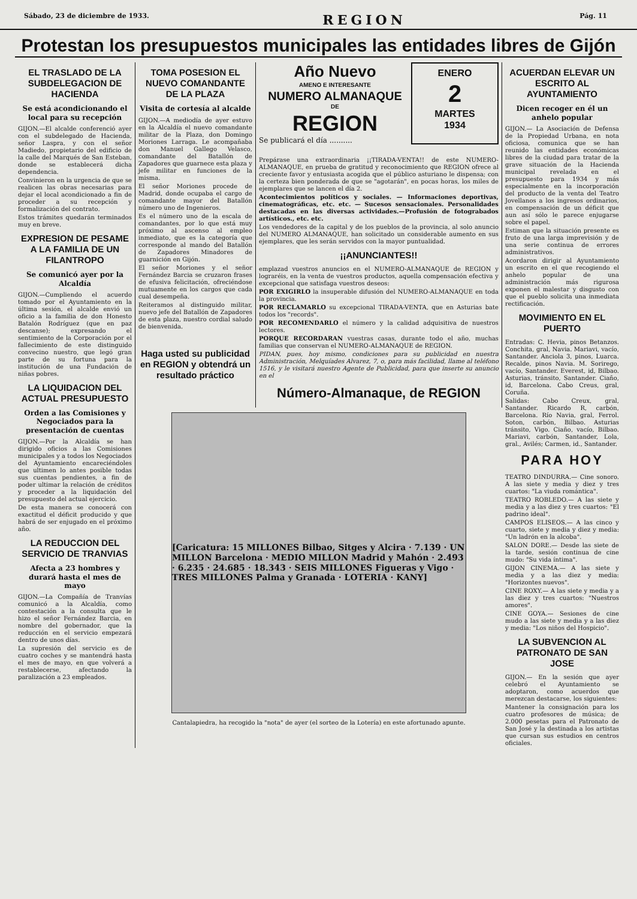Sábado, 23 de diciembre de 1933. REGION Pág. 11
Protestan los presupuestos municipales las entidades libres de Gijón
EL TRASLADO DE LA SUBDELEGACION DE HACIENDA
Se está acondicionando el local para su recepción
GIJON.—El alcalde conferenció ayer con el subdelegado de Hacienda, señor Laspra, y con el señor Madiedo, propietario del edificio de la calle del Marqués de San Esteban, donde se establecerá dicha dependencia.
Convinieron en la urgencia de que se realicen las obras necesarias para dejar el local acondicionado a fin de proceder a su recepción y formalización del contrato.
Estos trámites quedarán terminados muy en breve.
EXPRESION DE PESAME A LA FAMILIA DE UN FILANTROPO
Se comunicó ayer por la Alcaldía
GIJON.—Cumpliendo el acuerdo tomado por el Ayuntamiento en la última sesión, el alcalde envió un oficio a la familia de don Honesto Batalón Rodríguez (que en paz descanse); expresando el sentimiento de la Corporación por el fallecimiento de este distinguido convecino nuestro, que legó gran parte de su fortuna para la institución de una Fundación de niñas pobres.
LA LIQUIDACION DEL ACTUAL PRESUPUESTO
Orden a las Comisiones y Negociados para la presentación de cuentas
GIJON.—Por la Alcaldía se han dirigido oficios a las Comisiones municipales y a todos los Negociados del Ayuntamiento encareciéndoles que ultimen lo antes posible todas sus cuentas pendientes, a fin de poder ultimar la relación de créditos y proceder a la liquidación del presupuesto del actual ejercicio.
De esta manera se conocerá con exactitud el déficit producido y que habrá de ser enjugado en el próximo año.
LA REDUCCION DEL SERVICIO DE TRANVIAS
Afecta a 23 hombres y durará hasta el mes de mayo
GIJON.—La Compañía de Tranvías comunicó a la Alcaldía, como contestación a la consulta que le hizo el señor Fernández Barcia, en nombre del gobernador, que la reducción en el servicio empezará dentro de unos días.
La supresión del servicio es de cuatro coches y se mantendrá hasta el mes de mayo, en que volverá a restablecerse, afectando la paralización a 23 empleados.
TOMA POSESION EL NUEVO COMANDANTE DE LA PLAZA
Visita de cortesía al alcalde
GIJON.—A mediodía de ayer estuvo en la Alcaldía el nuevo comandante militar de la Plaza, don Domingo Moriones Larraga. Le acompañaba don Manuel Gallego Velasco, comandante del Batallón de Zapadores que guarnece esta plaza y jefe militar en funciones de la misma.
El señor Moriones procede de Madrid, donde ocupaba el cargo de comandante mayor del Batallón número uno de Ingenieros.
Es el número uno de la escala de comandantes, por lo que está muy próximo al ascenso al empleo inmediato, que es la categoría que corresponde al mando del Batallón de Zapadores Minadores de guarnición en Gijón.
El señor Moriones y el señor Fernández Barcia se cruzaron frases de efusiva felicitación, ofreciéndose mutuamente en los cargos que cada cual desempeña.
Reiteramos al distinguido militar, nuevo jefe del Batallón de Zapadores de esta plaza, nuestro cordial saludo de bienvenida.
Haga usted su publicidad en REGION y obtendrá un resultado práctico
Año Nuevo
AMENO E INTERESANTE
NUMERO ALMANAQUE
DE
REGION
Se publicará el día ..........
ENERO
2
MARTES
1934
Prepárase una extraordinaria ¡¡TIRADA-VENTA!! de este NUMERO-ALMANAQUE, en prueba de gratitud y reconocimiento que REGION ofrece al creciente favor y entusiasta acogida que el público asturiano le dispensa; con la certeza bien ponderada de que se "agotarán", en pocas horas, los miles de ejemplares que se lancen el día 2.
Acontecimientos políticos y sociales. — Informaciones deportivas, cinematográficas, etc. etc. — Sucesos sensacionales. Personalidades destacadas en las diversas actividades.—Profusión de fotograbados artísticos., etc. etc.
Los vendedores de la capital y de los pueblos de la provincia, al solo anuncio del NUMERO ALMANAQUE, han solicitado un considerable aumento en sus ejemplares, que les serán servidos con la mayor puntualidad.
¡¡ANUNCIANTES!!
emplazad vuestros anuncios en el NUMERO-ALMANAQUE de REGION y lograréis, en la venta de vuestros productos, aquella compensación efectiva y excepcional que satisfaga vuestros deseos:
POR EXIGIRLO la insuperable difusión del NUMERO-ALMANAQUE en toda la provincia.
POR RECLAMARLO su excepcional TIRADA-VENTA, que en Asturias bate todos los "records".
POR RECOMENDARLO el número y la calidad adquisitiva de nuestros lectores.
PORQUE RECORDARAN vuestras casas, durante todo el año, muchas familias que conservan el NUMERO-ALMANAQUE de REGION.
PIDAN, pues, hoy mismo, condiciones para su publicidad en nuestra Administración, Melquíades Alvarez, 7, o, para más facilidad, llame al teléfono 1516, y le visitará nuestro Agente de Publicidad, para que inserte su anuncio en el
Número-Almanaque, de REGION
[Caricatura: 15 MILLONES Bilbao, Sitges y Alcira · 7.139 · UN MILLON Barcelona · MEDIO MILLON Madrid y Mahón · 2.493 · 6.235 · 24.685 · 18.343 · SEIS MILLONES Figueras y Vigo · TRES MILLONES Palma y Granada · LOTERIA · KANY]
Cantalapiedra, ha recogido la "nota" de ayer (el sorteo de la Lotería) en este afortunado apunte.
ACUERDAN ELEVAR UN ESCRITO AL AYUNTAMIENTO
Dicen recoger en él un anhelo popular
GIJON.— La Asociación de Defensa de la Propiedad Urbana, en nota oficiosa, comunica que se han reunido las entidades económicas libres de la ciudad para tratar de la grave situación de la Hacienda municipal revelada en el presupuesto para 1934 y más especialmente en la incorporación del producto de la venta del Teatro Jovellanos a los ingresos ordinarios, en compensación de un déficit que aun así sólo le parece enjugarse sobre el papel.
Estiman que la situación presente es fruto de una larga imprevisión y de una serie continua de errores administrativos.
Acordaron dirigir al Ayuntamiento un escrito en el que recogiendo el anhelo popular de una administración más rigurosa exponen el malestar y disgusto con que el pueblo solicita una inmediata rectificación.
MOVIMIENTO EN EL PUERTO
Entradas: C. Hevia, pinos Betanzos. Conchita, gral, Navia. Mariavi, vacío, Santander. Anciola 3, pinos, Luarca. Recalde, pinos Navia. M. Sorirego, vacío, Santander. Everest, id, Bilbao. Asturias, tránsito, Santander. Ciaño, id, Barcelona. Cabo Creus, gral, Coruña.
Salidas: Cabo Creux, gral, Santander. Ricardo R, carbón, Barcelona. Río Navia, gral, Ferrol. Soton, carbón, Bilbao. Asturias tránsito, Vigo. Ciaño, vacío, Bilbao. Mariavi, carbón, Santander, Lola, gral., Avilés; Carmen, id., Santander.
PARA HOY
TEATRO DINDURRA.— Cine sonoro. A las siete y media y diez y tres cuartos: "La viuda romántica".
TEATRO ROBLEDO.— A las siete y media y a las diez y tres cuartos: "El padrino ideal".
CAMPOS ELISEOS.— A las cinco y cuarto, siete y media y diez y media: "Un ladrón en la alcoba".
SALON DORE.— Desde las siete de la tarde, sesión continua de cine mudo: "Su vida íntima".
GIJON CINEMA.— A las siete y media y a las diez y media: "Horizontes nuevos".
CINE ROXY.— A las siete y media y a las diez y tres cuartos: "Nuestros amores".
CINE GOYA.— Sesiones de cine mudo a las siete y media y a las diez y media: "Los niños del Hospicio".
LA SUBVENCION AL PATRONATO DE SAN JOSE
GIJON.— En la sesión que ayer celebró el Ayuntamiento se adoptaron, como acuerdos que merezcan destacarse, los siguientes:
Mantener la consignación para los cuatro profesores de música; de 2.000 pesetas para el Patronato de San José y la destinada a los artistas que cursan sus estudios en centros oficiales.